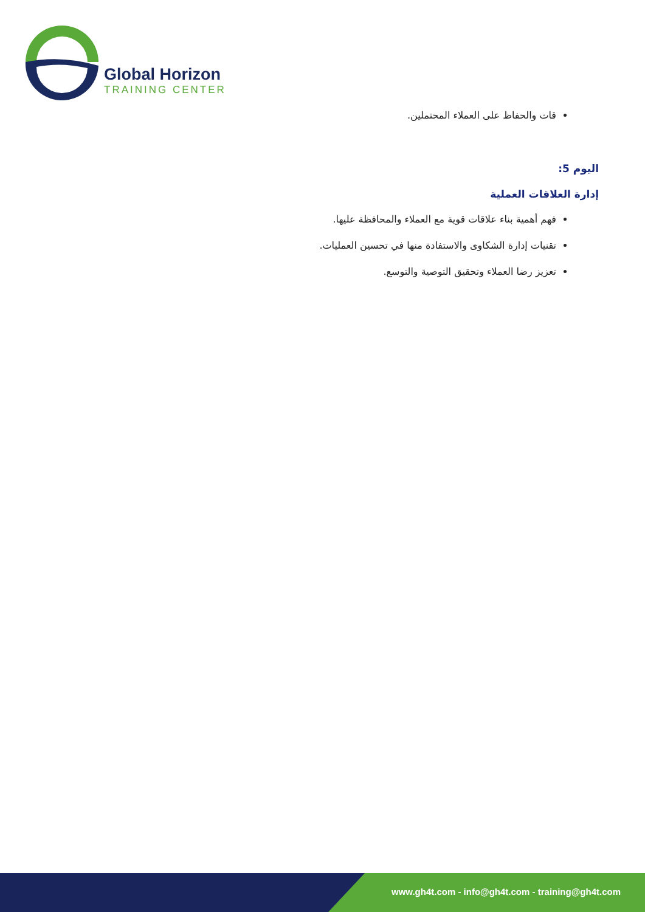Global Horizon
TRAINING CENTER
قات والحفاظ على العملاء المحتملين.
اليوم 5:
إدارة العلاقات العملية
فهم أهمية بناء علاقات قوية مع العملاء والمحافظة عليها.
تقنيات إدارة الشكاوى والاستفادة منها في تحسين العمليات.
تعزيز رضا العملاء وتحقيق التوصية والتوسع.
www.gh4t.com - info@gh4t.com - training@gh4t.com